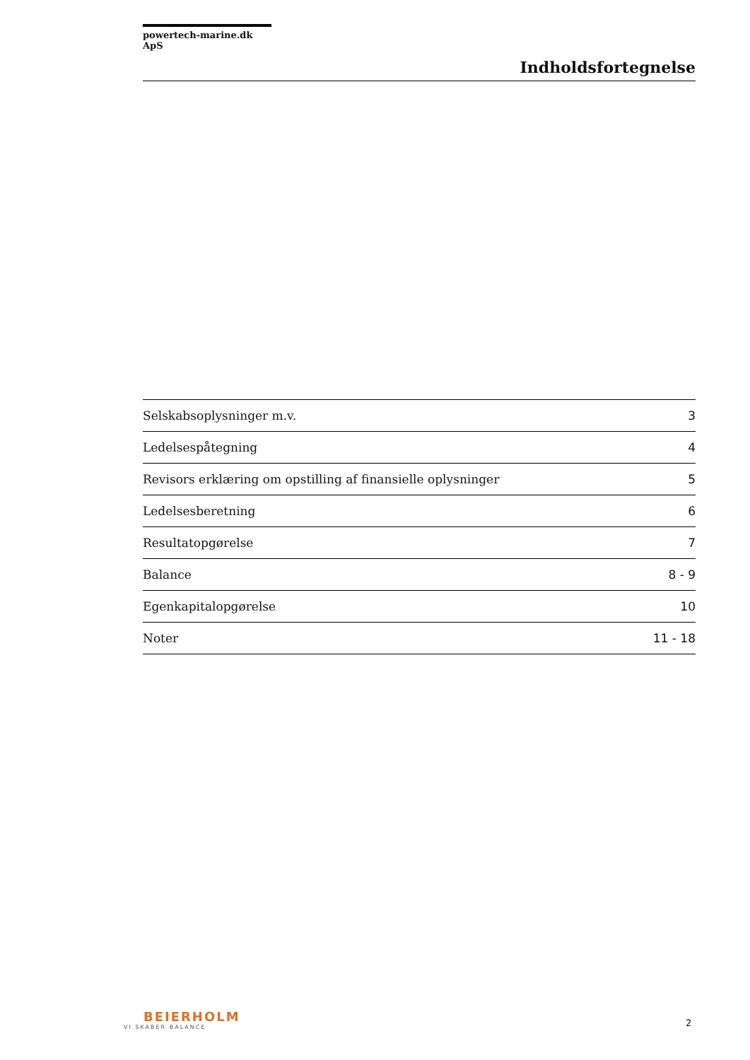powertech-marine.dk ApS
Indholdsfortegnelse
| Selskabsoplysninger m.v. | 3 |
| Ledelsespåtegning | 4 |
| Revisors erklæring om opstilling af finansielle oplysninger | 5 |
| Ledelsesberetning | 6 |
| Resultatopgørelse | 7 |
| Balance | 8 - 9 |
| Egenkapitalopgørelse | 10 |
| Noter | 11 - 18 |
BEIERHOLM
VI SKABER BALANCE
2